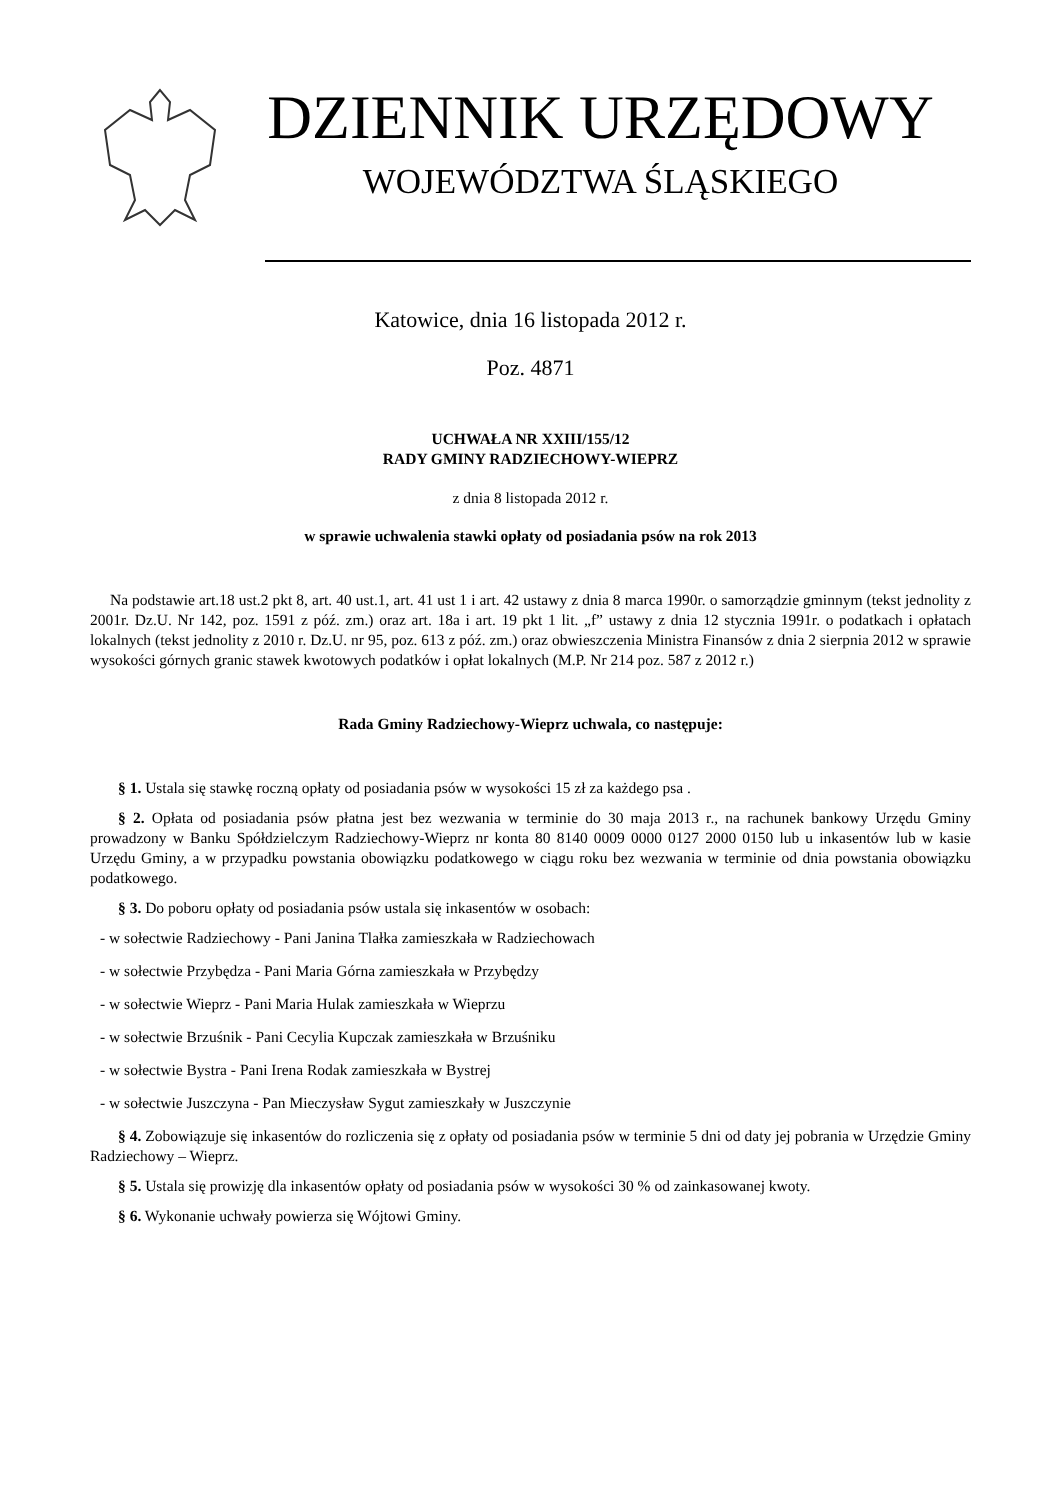DZIENNIK URZĘDOWY
WOJEWÓDZTWA ŚLĄSKIEGO
Katowice, dnia 16 listopada 2012 r.
Poz. 4871
UCHWAŁA NR XXIII/155/12
RADY GMINY RADZIECHOWY-WIEPRZ
z dnia 8 listopada 2012 r.
w sprawie uchwalenia stawki opłaty od posiadania psów na rok 2013
Na podstawie art.18 ust.2 pkt 8, art. 40 ust.1, art. 41 ust 1 i art. 42 ustawy z dnia 8 marca 1990r. o samorządzie gminnym (tekst jednolity z 2001r. Dz.U. Nr 142, poz. 1591 z póź. zm.) oraz art. 18a i art. 19 pkt 1 lit. „f” ustawy z dnia 12 stycznia 1991r. o podatkach i opłatach lokalnych (tekst jednolity z 2010 r. Dz.U. nr 95, poz. 613 z póź. zm.) oraz obwieszczenia Ministra Finansów z dnia 2 sierpnia 2012 w sprawie wysokości górnych granic stawek kwotowych podatków i opłat lokalnych (M.P. Nr 214 poz. 587 z 2012 r.)
Rada Gminy Radziechowy-Wieprz uchwala, co następuje:
§ 1. Ustala się stawkę roczną opłaty od posiadania psów w wysokości 15 zł za każdego psa .
§ 2. Opłata od posiadania psów płatna jest bez wezwania w terminie do 30 maja 2013 r., na rachunek bankowy Urzędu Gminy prowadzony w Banku Spółdzielczym Radziechowy-Wieprz nr konta 80 8140 0009 0000 0127 2000 0150 lub u inkasentów lub w kasie Urzędu Gminy, a w przypadku powstania obowiązku podatkowego w ciągu roku bez wezwania w terminie od dnia powstania obowiązku podatkowego.
§ 3. Do poboru opłaty od posiadania psów ustala się inkasentów w osobach:
- w sołectwie Radziechowy - Pani Janina Tlałka zamieszkała w Radziechowach
- w sołectwie Przybędza - Pani Maria Górna zamieszkała w Przybędzy
- w sołectwie Wieprz - Pani Maria Hulak zamieszkała w Wieprzu
- w sołectwie Brzuśnik - Pani Cecylia Kupczak zamieszkała w Brzuśniku
- w sołectwie Bystra - Pani Irena Rodak zamieszkała w Bystrej
- w sołectwie Juszczyna - Pan Mieczysław Sygut zamieszkały w Juszczynie
§ 4. Zobowiązuje się inkasentów do rozliczenia się z opłaty od posiadania psów w terminie 5 dni od daty jej pobrania w Urzędzie Gminy Radziechowy – Wieprz.
§ 5. Ustala się prowizję dla inkasentów opłaty od posiadania psów w wysokości 30 % od zainkasowanej kwoty.
§ 6. Wykonanie uchwały powierza się Wójtowi Gminy.